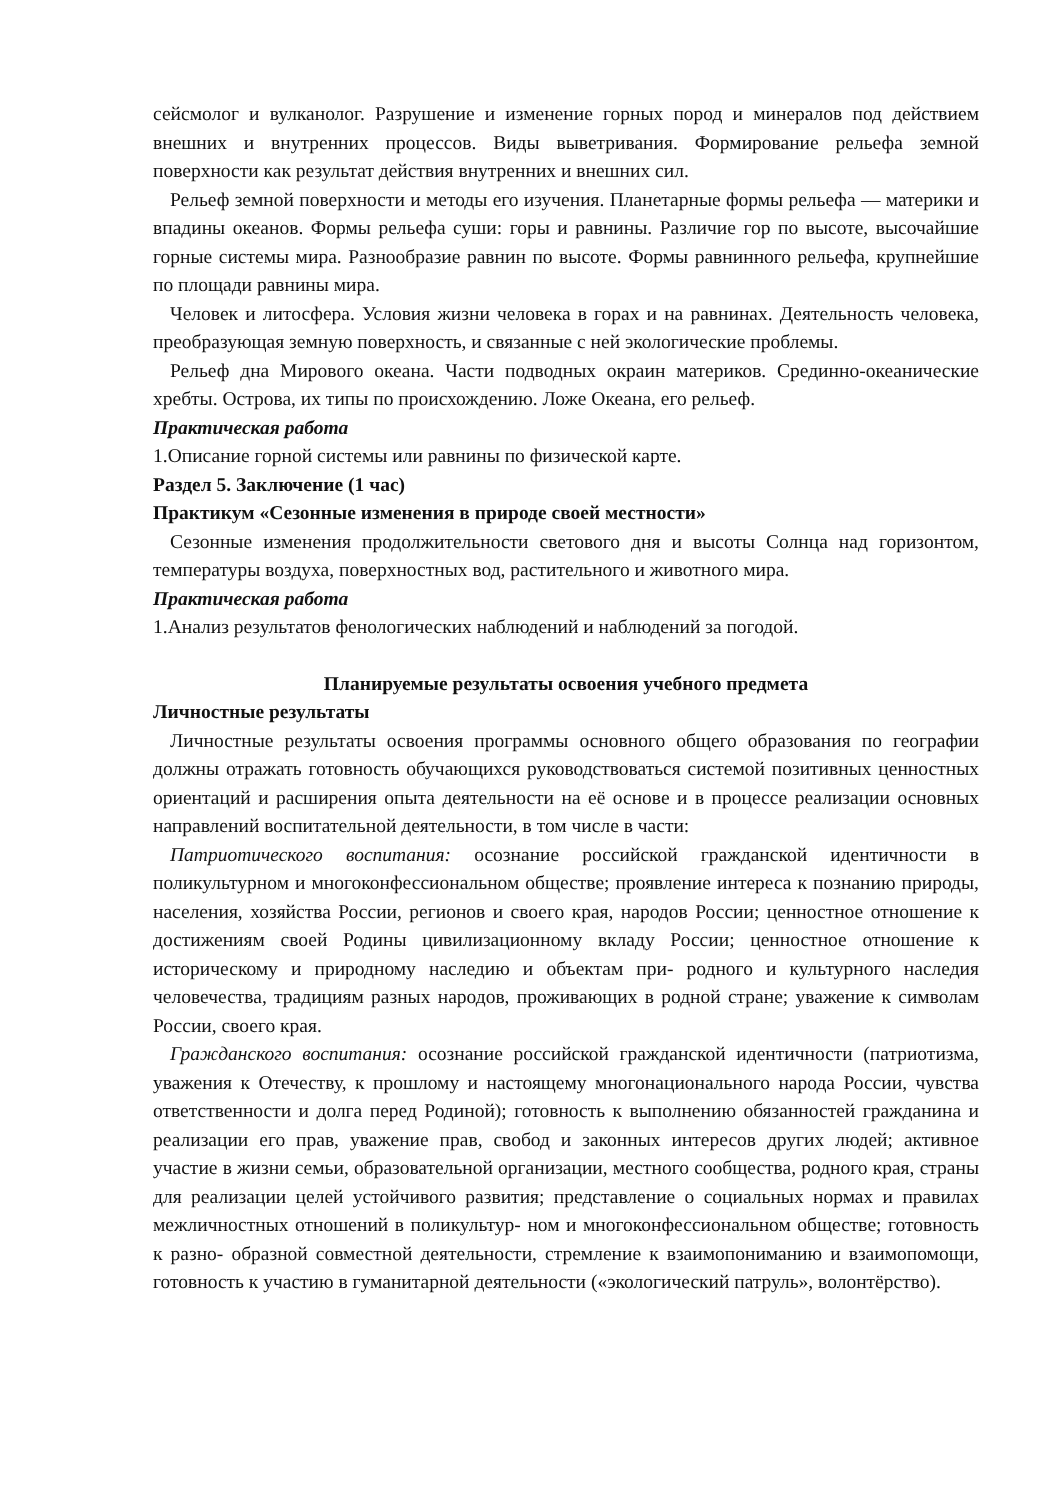сейсмолог и вулканолог. Разрушение и изменение горных пород и минералов под действием внешних и внутренних процессов. Виды выветривания. Формирование рельефа земной поверхности как результат действия внутренних и внешних сил.
Рельеф земной поверхности и методы его изучения. Планетарные формы рельефа — материки и впадины океанов. Формы рельефа суши: горы и равнины. Различие гор по высоте, высочайшие горные системы мира. Разнообразие равнин по высоте. Формы равнинного рельефа, крупнейшие по площади равнины мира.
Человек и литосфера. Условия жизни человека в горах и на равнинах. Деятельность человека, преобразующая земную поверхность, и связанные с ней экологические проблемы.
Рельеф дна Мирового океана. Части подводных окраин материков. Срединно-океанические хребты. Острова, их типы по происхождению. Ложе Океана, его рельеф.
Практическая работа
1.Описание горной системы или равнины по физической карте.
Раздел 5. Заключение (1 час)
Практикум «Сезонные изменения в природе своей местности»
Сезонные изменения продолжительности светового дня и высоты Солнца над горизонтом, температуры воздуха, поверхностных вод, растительного и животного мира.
Практическая работа
1.Анализ результатов фенологических наблюдений и наблюдений за погодой.
Планируемые результаты освоения учебного предмета
Личностные результаты
Личностные результаты освоения программы основного общего образования по географии должны отражать готовность обучающихся руководствоваться системой позитивных ценностных ориентаций и расширения опыта деятельности на её основе и в процессе реализации основных направлений воспитательной деятельности, в том числе в части:
Патриотического воспитания: осознание российской гражданской идентичности в поликультурном и многоконфессиональном обществе; проявление интереса к познанию природы, населения, хозяйства России, регионов и своего края, народов России; ценностное отношение к достижениям своей Родины цивилизационному вкладу России; ценностное отношение к историческому и природному наследию и объектам при- родного и культурного наследия человечества, традициям разных народов, проживающих в родной стране; уважение к символам России, своего края.
Гражданского воспитания: осознание российской гражданской идентичности (патриотизма, уважения к Отечеству, к прошлому и настоящему многонационального народа России, чувства ответственности и долга перед Родиной); готовность к выполнению обязанностей гражданина и реализации его прав, уважение прав, свобод и законных интересов других людей; активное участие в жизни семьи, образовательной организации, местного сообщества, родного края, страны для реализации целей устойчивого развития; представление о социальных нормах и правилах межличностных отношений в поликультур- ном и многоконфессиональном обществе; готовность к разно- образной совместной деятельности, стремление к взаимопониманию и взаимопомощи, готовность к участию в гуманитарной деятельности («экологический патруль», волонтёрство).